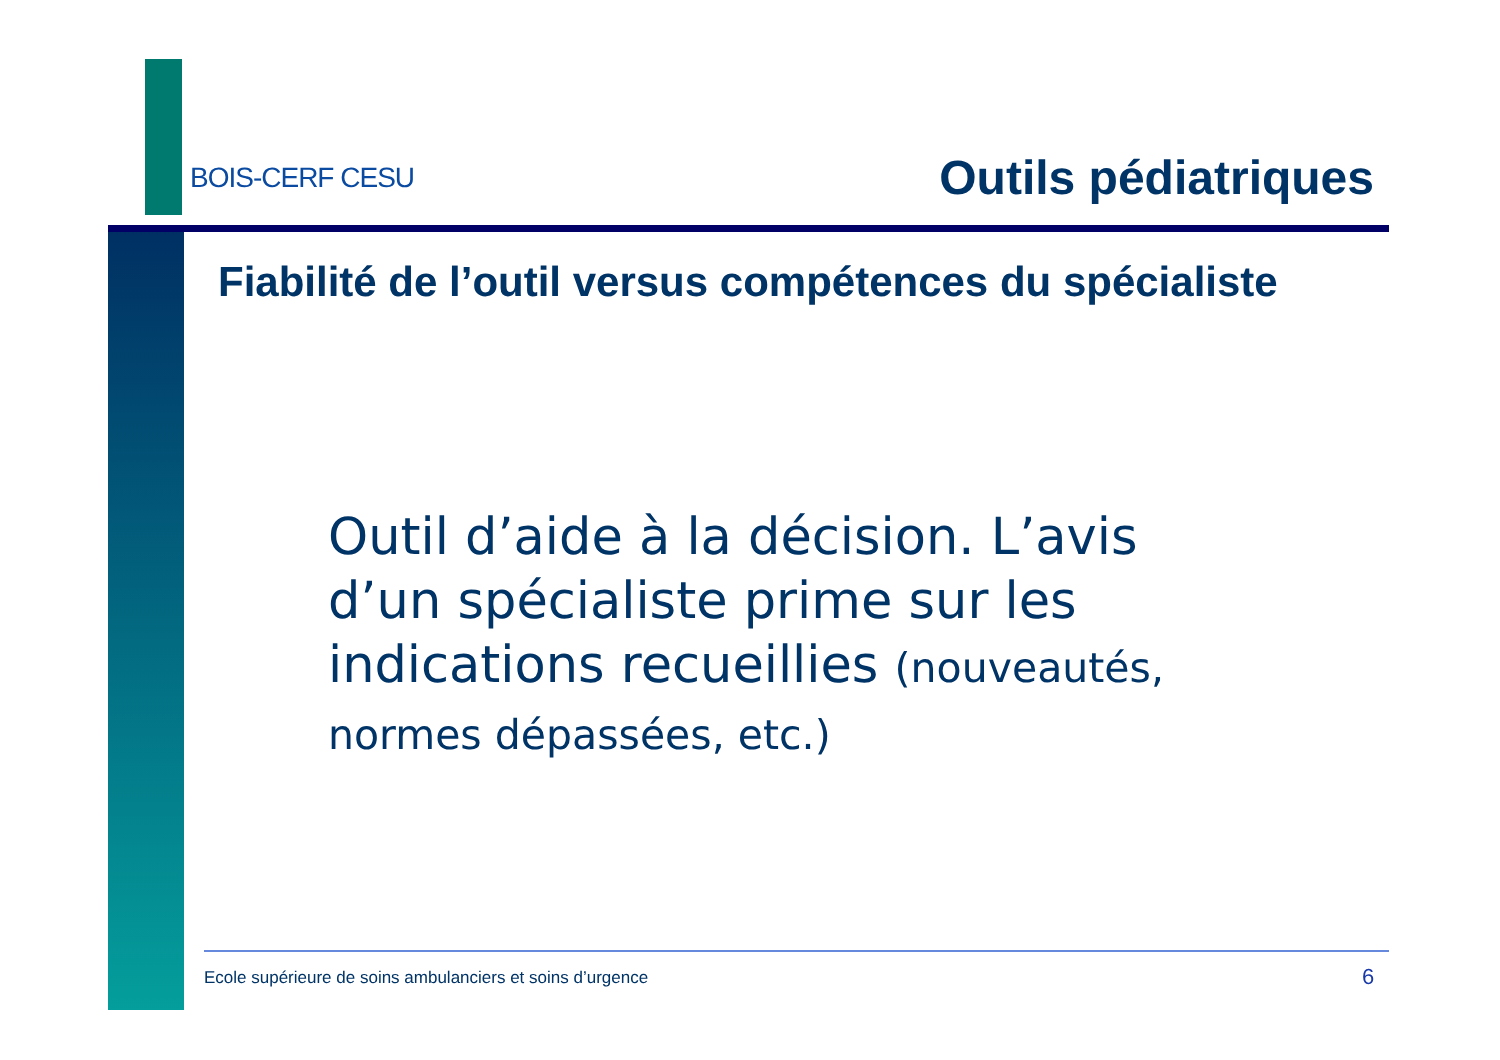BOIS-CERF CESU Outils pédiatriques
Fiabilité de l’outil versus compétences du spécialiste
Outil d’aide à la décision. L’avis d’un spécialiste prime sur les indications recueillies (nouveautés, normes dépassées, etc.)
Ecole supérieure de soins ambulanciers et soins d’urgence
6